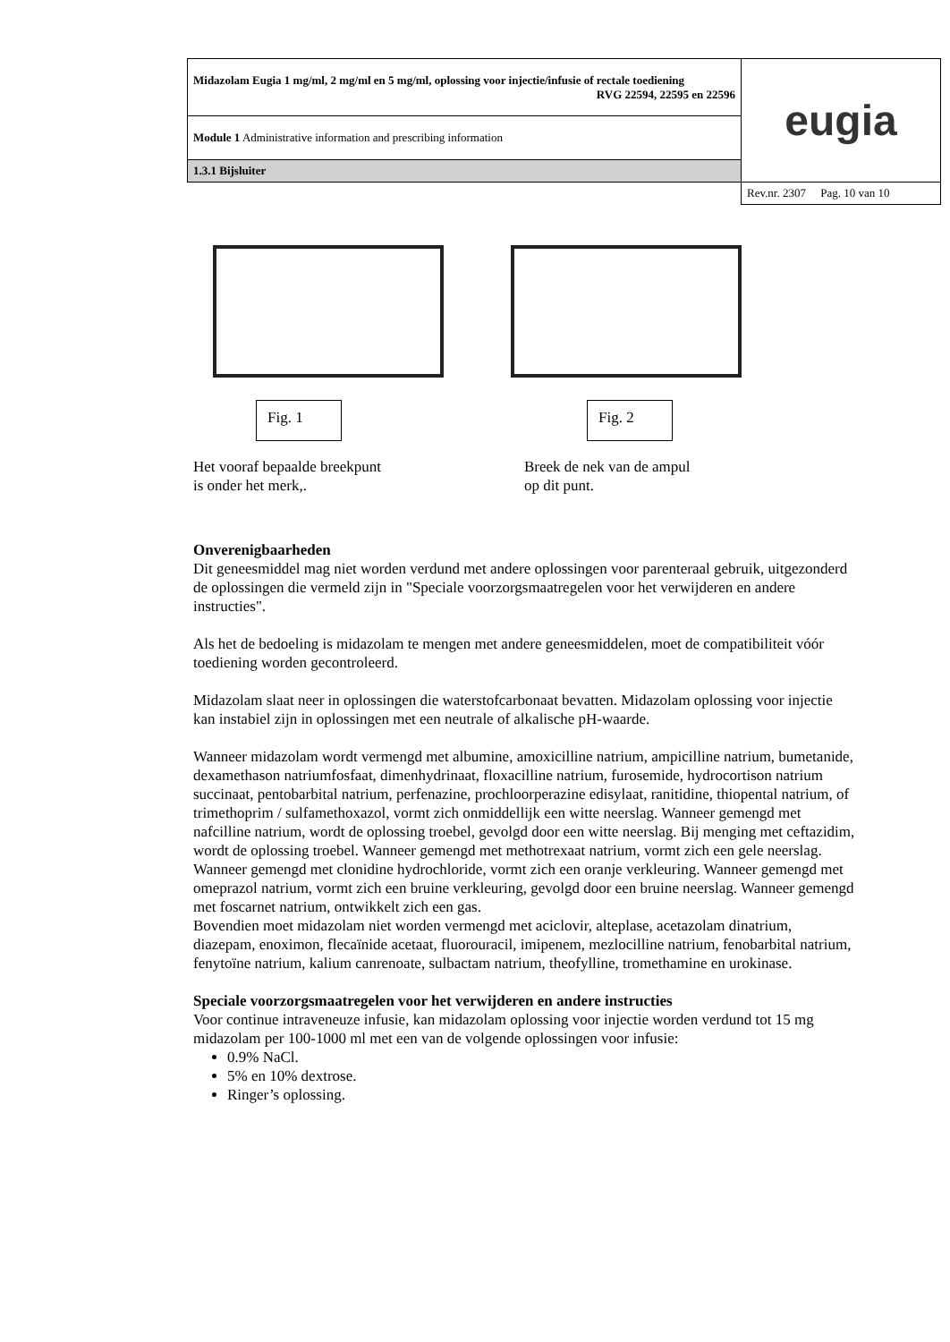| Midazolam Eugia 1 mg/ml, 2 mg/ml en 5 mg/ml, oplossing voor injectie/infusie of rectale toediening RVG 22594, 22595 en 22596 | eugia |
| Module 1 Administrative information and prescribing information | |
| 1.3.1 Bijsluiter | |
| | Rev.nr. 2307 Pag. 10 van 10 |
Fig. 1
Het vooraf bepaalde breekpunt
is onder het merk,.
Fig. 2
Breek de nek van de ampul
op dit punt.
Onverenigbaarheden
Dit geneesmiddel mag niet worden verdund met andere oplossingen voor parenteraal gebruik, uitgezonderd de oplossingen die vermeld zijn in "Speciale voorzorgsmaatregelen voor het verwijderen en andere instructies".
Als het de bedoeling is midazolam te mengen met andere geneesmiddelen, moet de compatibiliteit vóór toediening worden gecontroleerd.
Midazolam slaat neer in oplossingen die waterstofcarbonaat bevatten. Midazolam oplossing voor injectie kan instabiel zijn in oplossingen met een neutrale of alkalische pH-waarde.
Wanneer midazolam wordt vermengd met albumine, amoxicilline natrium, ampicilline natrium, bumetanide, dexamethason natriumfosfaat, dimenhydrinaat, floxacilline natrium, furosemide, hydrocortison natrium succinaat, pentobarbital natrium, perfenazine, prochloorperazine edisylaat, ranitidine, thiopental natrium, of trimethoprim / sulfamethoxazol, vormt zich onmiddellijk een witte neerslag. Wanneer gemengd met nafcilline natrium, wordt de oplossing troebel, gevolgd door een witte neerslag. Bij menging met ceftazidim, wordt de oplossing troebel. Wanneer gemengd met methotrexaat natrium, vormt zich een gele neerslag. Wanneer gemengd met clonidine hydrochloride, vormt zich een oranje verkleuring. Wanneer gemengd met omeprazol natrium, vormt zich een bruine verkleuring, gevolgd door een bruine neerslag. Wanneer gemengd met foscarnet natrium, ontwikkelt zich een gas.
Bovendien moet midazolam niet worden vermengd met aciclovir, alteplase, acetazolam dinatrium, diazepam, enoximon, flecaïnide acetaat, fluorouracil, imipenem, mezlocilline natrium, fenobarbital natrium, fenytoïne natrium, kalium canrenoate, sulbactam natrium, theofylline, tromethamine en urokinase.
Speciale voorzorgsmaatregelen voor het verwijderen en andere instructies
Voor continue intraveneuze infusie, kan midazolam oplossing voor injectie worden verdund tot 15 mg midazolam per 100-1000 ml met een van de volgende oplossingen voor infusie:
0.9% NaCl.
5% en 10% dextrose.
Ringer’s oplossing.